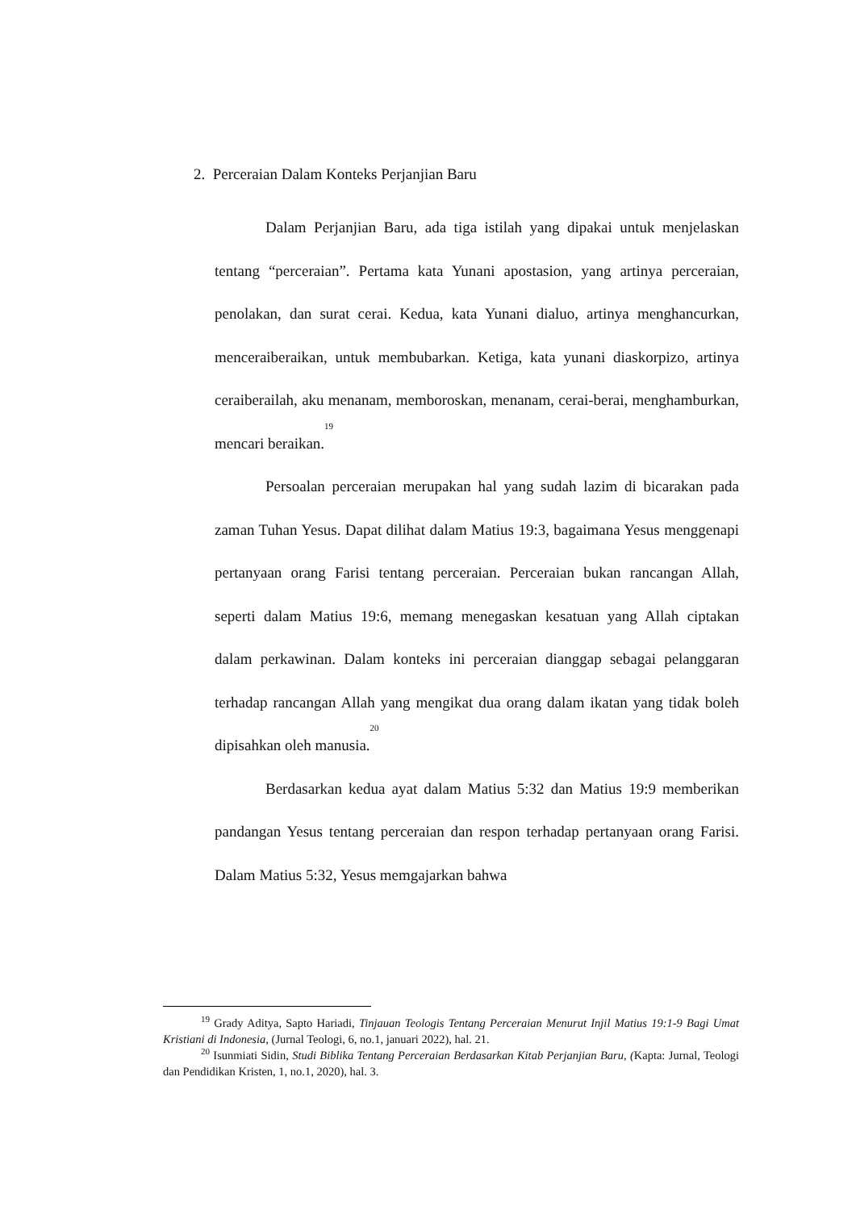2. Perceraian Dalam Konteks Perjanjian Baru
Dalam Perjanjian Baru, ada tiga istilah yang dipakai untuk menjelaskan tentang “perceraian”. Pertama kata Yunani apostasion, yang artinya perceraian, penolakan, dan surat cerai. Kedua, kata Yunani dialuo, artinya menghancurkan, menceraiberaikan, untuk membubarkan. Ketiga, kata yunani diaskorpizo, artinya ceraiberailah, aku menanam, memboroskan, menanam, cerai-berai, menghamburkan, mencari beraikan.<sup>19</sup>
Persoalan perceraian merupakan hal yang sudah lazim di bicarakan pada zaman Tuhan Yesus. Dapat dilihat dalam Matius 19:3, bagaimana Yesus menggenapi pertanyaan orang Farisi tentang perceraian. Perceraian bukan rancangan Allah, seperti dalam Matius 19:6, memang menegaskan kesatuan yang Allah ciptakan dalam perkawinan. Dalam konteks ini perceraian dianggap sebagai pelanggaran terhadap rancangan Allah yang mengikat dua orang dalam ikatan yang tidak boleh dipisahkan oleh manusia.<sup>20</sup>
Berdasarkan kedua ayat dalam Matius 5:32 dan Matius 19:9 memberikan pandangan Yesus tentang perceraian dan respon terhadap pertanyaan orang Farisi. Dalam Matius 5:32, Yesus memgajarkan bahwa
<sup>19</sup> Grady Aditya, Sapto Hariadi, Tinjauan Teologis Tentang Perceraian Menurut Injil Matius 19:1-9 Bagi Umat Kristiani di Indonesia, (Jurnal Teologi, 6, no.1, januari 2022), hal. 21.
<sup>20</sup> Isunmiati Sidin, Studi Biblika Tentang Perceraian Berdasarkan Kitab Perjanjian Baru, (Kapta: Jurnal, Teologi dan Pendidikan Kristen, 1, no.1, 2020), hal. 3.